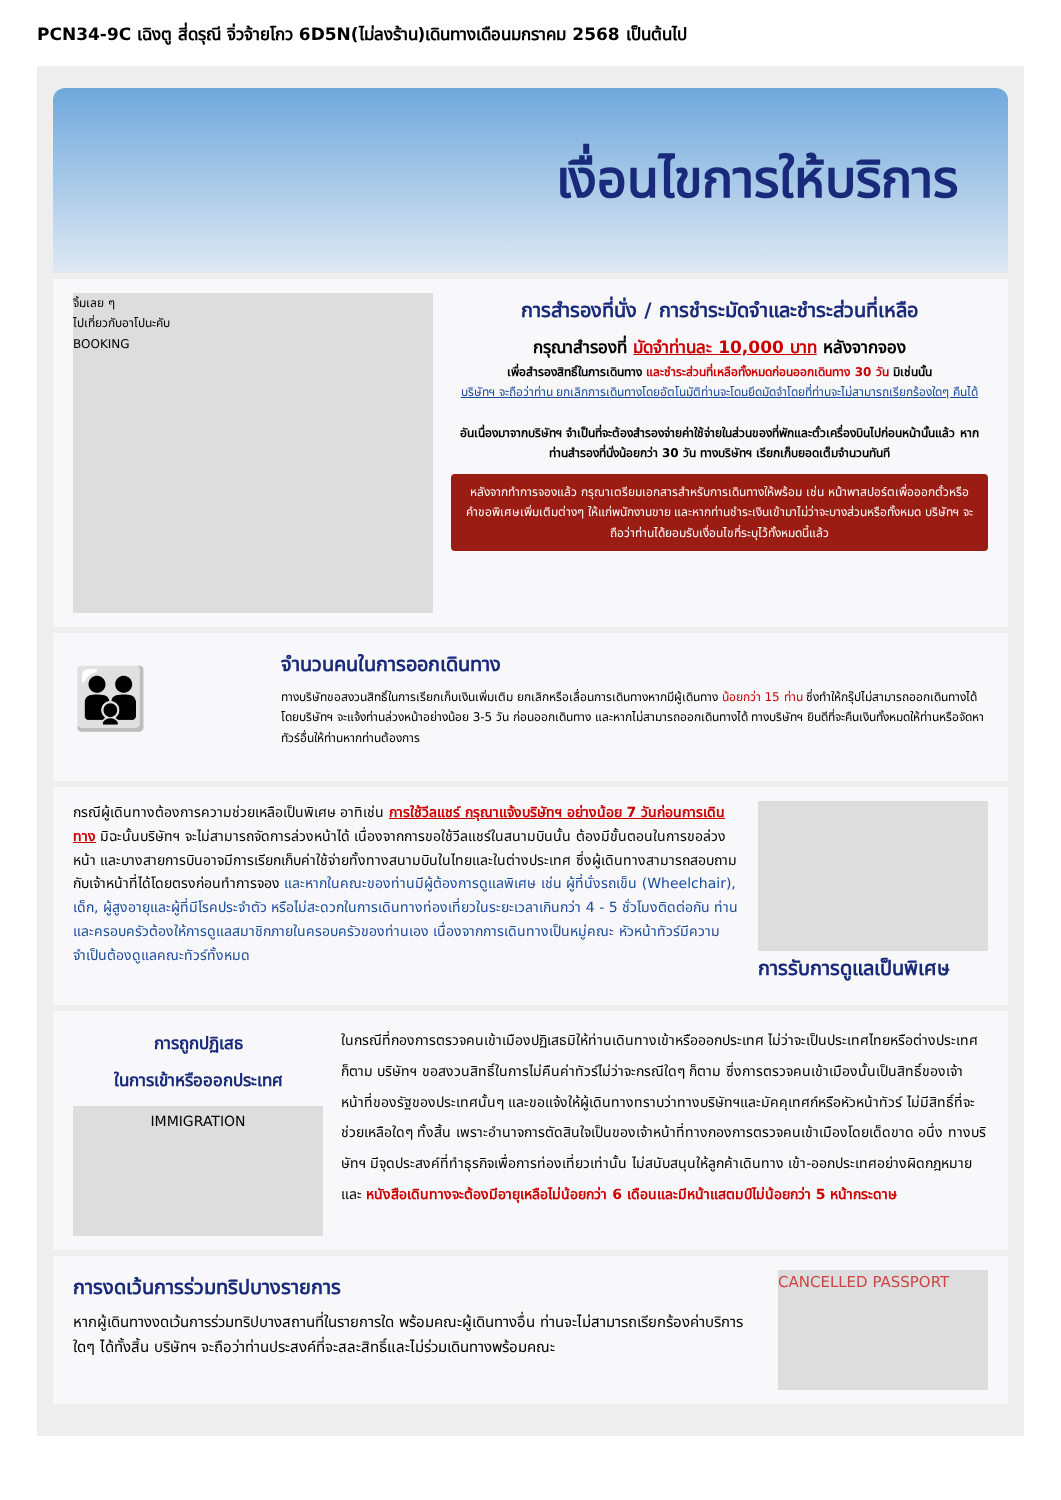PCN34-9C เฉิงตู สี่ดรุณี จิ่วจ้ายโกว 6D5N(ไม่ลงร้าน)เดินทางเดือนมกราคม 2568 เป็นต้นไป
เงื่อนไขการให้บริการ
จิ้มเลย ๆ
ไปเที่ยวกับอาโปนะคับ
BOOKING
การสำรองที่นั่ง / การชำระมัดจำและชำระส่วนที่เหลือ
กรุณาสำรองที่ มัดจำท่านละ 10,000 บาท หลังจากจอง
เพื่อสำรองสิทธิ์ในการเดินทาง และชำระส่วนที่เหลือทั้งหมดก่อนออกเดินทาง 30 วัน มิเช่นนั้น
บริษัทฯ จะถือว่าท่าน ยกเลิกการเดินทางโดยอัตโนมัติท่านจะโดนยึดมัดจำโดยที่ท่านจะไม่สามารถเรียกร้องใดๆ คืนได้
อันเนื่องมาจากบริษัทฯ จำเป็นที่จะต้องสำรองจ่ายค่าใช้จ่ายในส่วนของที่พักและตั๋วเครื่องบินไปก่อนหน้านั้นแล้ว หากท่านสำรองที่นั่งน้อยกว่า 30 วัน ทางบริษัทฯ เรียกเก็บยอดเต็มจำนวนทันที
หลังจากทำการจองแล้ว กรุณาเตรียมเอกสารสำหรับการเดินทางให้พร้อม เช่น หน้าพาสปอร์ตเพื่อออกตั๋วหรือคำขอพิเศษเพิ่มเติมต่างๆ ให้แก่พนักงานขาย และหากท่านชำระเงินเข้ามาไม่ว่าจะบางส่วนหรือทั้งหมด บริษัทฯ จะถือว่าท่านได้ยอมรับเงื่อนไขที่ระบุไว้ทั้งหมดนี้แล้ว
👪
จำนวนคนในการออกเดินทาง
ทางบริษัทขอสงวนสิทธิ์ในการเรียกเก็บเงินเพิ่มเติม ยกเลิกหรือเลื่อนการเดินทางหากมีผู้เดินทาง น้อยกว่า 15 ท่าน ซึ่งทำให้กรุ๊ปไม่สามารถออกเดินทางได้ โดยบริษัทฯ จะแจ้งท่านล่วงหน้าอย่างน้อย 3-5 วัน ก่อนออกเดินทาง และหากไม่สามารถออกเดินทางได้ ทางบริษัทฯ ยินดีที่จะคืนเงินทั้งหมดให้ท่านหรือจัดหาทัวร์อื่นให้ท่านหากท่านต้องการ
กรณีผู้เดินทางต้องการความช่วยเหลือเป็นพิเศษ อาทิเช่น การใช้วีลแชร์ กรุณาแจ้งบริษัทฯ อย่างน้อย 7 วันก่อนการเดินทาง มิฉะนั้นบริษัทฯ จะไม่สามารถจัดการล่วงหน้าได้ เนื่องจากการขอใช้วีลแชร์ในสนามบินนั้น ต้องมีขั้นตอนในการขอล่วงหน้า และบางสายการบินอาจมีการเรียกเก็บค่าใช้จ่ายทั้งทางสนามบินในไทยและในต่างประเทศ ซึ่งผู้เดินทางสามารถสอบถามกับเจ้าหน้าที่ได้โดยตรงก่อนทำการจอง และหากในคณะของท่านมีผู้ต้องการดูแลพิเศษ เช่น ผู้ที่นั่งรถเข็น (Wheelchair), เด็ก, ผู้สูงอายุและผู้ที่มีโรคประจำตัว หรือไม่สะดวกในการเดินทางท่องเที่ยวในระยะเวลาเกินกว่า 4 - 5 ชั่วโมงติดต่อกัน ท่านและครอบครัวต้องให้การดูแลสมาชิกภายในครอบครัวของท่านเอง เนื่องจากการเดินทางเป็นหมู่คณะ หัวหน้าทัวร์มีความจำเป็นต้องดูแลคณะทัวร์ทั้งหมด
การรับการดูแลเป็นพิเศษ
การถูกปฏิเสธ
ในการเข้าหรือออกประเทศ
IMMIGRATION
ในกรณีที่กองการตรวจคนเข้าเมืองปฏิเสธมิให้ท่านเดินทางเข้าหรือออกประเทศ ไม่ว่าจะเป็นประเทศไทยหรือต่างประเทศก็ตาม บริษัทฯ ขอสงวนสิทธิ์ในการไม่คืนค่าทัวร์ไม่ว่าจะกรณีใดๆ ก็ตาม ซึ่งการตรวจคนเข้าเมืองนั้นเป็นสิทธิ์ของเจ้าหน้าที่ของรัฐของประเทศนั้นๆ และขอแจ้งให้ผู้เดินทางทราบว่าทางบริษัทฯและมัคคุเทศก์หรือหัวหน้าทัวร์ ไม่มีสิทธิ์ที่จะช่วยเหลือใดๆ ทั้งสิ้น เพราะอำนาจการตัดสินใจเป็นของเจ้าหน้าที่ทางกองการตรวจคนเข้าเมืองโดยเด็ดขาด อนึ่ง ทางบริษัทฯ มีจุดประสงค์ที่ทำธุรกิจเพื่อการท่องเที่ยวเท่านั้น ไม่สนับสนุนให้ลูกค้าเดินทาง เข้า-ออกประเทศอย่างผิดกฎหมาย และ หนังสือเดินทางจะต้องมีอายุเหลือไม่น้อยกว่า 6 เดือนและมีหน้าแสตมป์ไม่น้อยกว่า 5 หน้ากระดาษ
การงดเว้นการร่วมทริปบางรายการ
หากผู้เดินทางงดเว้นการร่วมทริปบางสถานที่ในรายการใด พร้อมคณะผู้เดินทางอื่น ท่านจะไม่สามารถเรียกร้องค่าบริการใดๆ ได้ทั้งสิ้น บริษัทฯ จะถือว่าท่านประสงค์ที่จะสละสิทธิ์และไม่ร่วมเดินทางพร้อมคณะ
CANCELLED PASSPORT